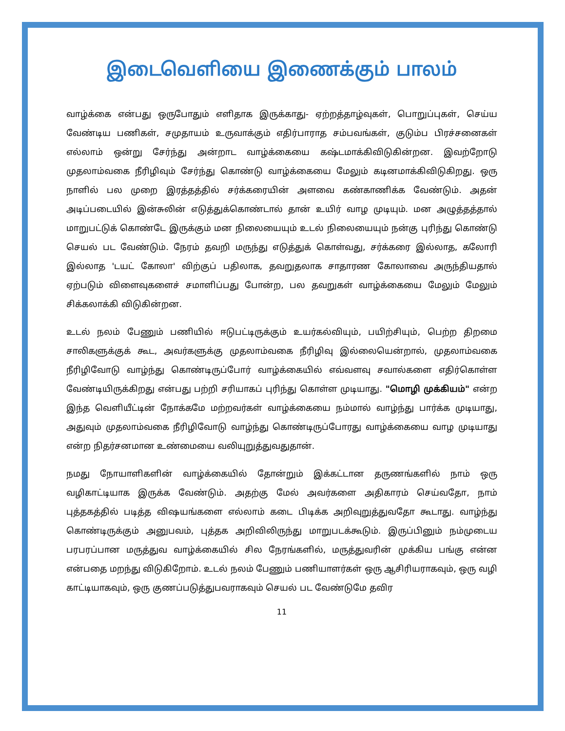இடைவெளியை இணைக்கும் பாலம்
வாழ்க்கை என்பது ஒருபோதும் எளிதாக இருக்காது- ஏற்றத்தாழ்வுகள், பொறுப்புகள், செய்ய வேண்டிய பணிகள், சமுதாயம் உருவாக்கும் எதிர்பாராத சம்பவங்கள், குடும்ப பிரச்சனைகள் எல்லாம் ஒன்று சேர்ந்து அன்றாட வாழ்க்கையை கஷ்டமாக்கிவிடுகின்றன. இவற்றோடு முதலாம்வகை நீரிழிவும் சேர்ந்து கொண்டு வாழ்க்கையை மேலும் கடினமாக்கிவிடுகிறது. ஒரு நாளில் பல முறை இரத்தத்தில் சர்க்கரையின் அளவை கண்காணிக்க வேண்டும். அதன் அடிப்படையில் இன்சுலின் எடுத்துக்கொண்டால் தான் உயிர் வாழ முடியும். மன அழுத்தத்தால் மாறுபட்டுக் கொண்டே இருக்கும் மன நிலையையும் உடல் நிலையையும் நன்கு புரிந்து கொண்டு செயல் பட வேண்டும். நேரம் தவறி மருந்து எடுத்துக் கொள்வது, சர்க்கரை இல்லாத, கலோரி இல்லாத 'டயட் கோலா' விற்குப் பதிலாக, தவறுதலாக சாதாரண கோலாவை அருந்தியதால் ஏற்படும் விளைவுகளைச் சமாளிப்பது போன்ற, பல தவறுகள் வாழ்க்கையை மேலும் மேலும் சிக்கலாக்கி விடுகின்றன.
உடல் நலம் பேணும் பணியில் ஈடுபட்டிருக்கும் உயர்கல்வியும், பயிற்சியும், பெற்ற திறமை சாலிகளுக்குக் கூட, அவர்களுக்கு முதலாம்வகை நீரிழிவு இல்லையென்றால், முதலாம்வகை நீரிழிவோடு வாழ்ந்து கொண்டிருப்போர் வாழ்க்கையில் எவ்வளவு சவால்களை எதிர்கொள்ள வேண்டியிருக்கிறது என்பது பற்றி சரியாகப் புரிந்து கொள்ள முடியாது. "மொழி முக்கியம்" என்ற இந்த வெளியீட்டின் நோக்கமே மற்றவர்கள் வாழ்க்கையை நம்மால் வாழ்ந்து பார்க்க முடியாது, அதுவும் முதலாம்வகை நீரிழிவோடு வாழ்ந்து கொண்டிருப்போரது வாழ்க்கையை வாழ முடியாது என்ற நிதர்சனமான உண்மையை வலியுறுத்துவதுதான்.
நமது நோயாளிகளின் வாழ்க்கையில் தோன்றும் இக்கட்டான தருணங்களில் நாம் ஒரு வழிகாட்டியாக இருக்க வேண்டும். அதற்கு மேல் அவர்களை அதிகாரம் செய்வதோ, நாம் புத்தகத்தில் படித்த விஷயங்களை எல்லாம் கடை பிடிக்க அறிவுறுத்துவதோ கூடாது. வாழ்ந்து கொண்டிருக்கும் அனுபவம், புத்தக அறிவிலிருந்து மாறுபடக்கூடும். இருப்பினும் நம்முடைய பரபரப்பான மருத்துவ வாழ்க்கையில் சில நேரங்களில், மருத்துவரின் முக்கிய பங்கு என்ன என்பதை மறந்து விடுகிறோம். உடல் நலம் பேணும் பணியாளர்கள் ஒரு ஆசிரியராகவும், ஒரு வழி காட்டியாகவும், ஒரு குணப்படுத்துபவராகவும் செயல் பட வேண்டுமே தவிர
11